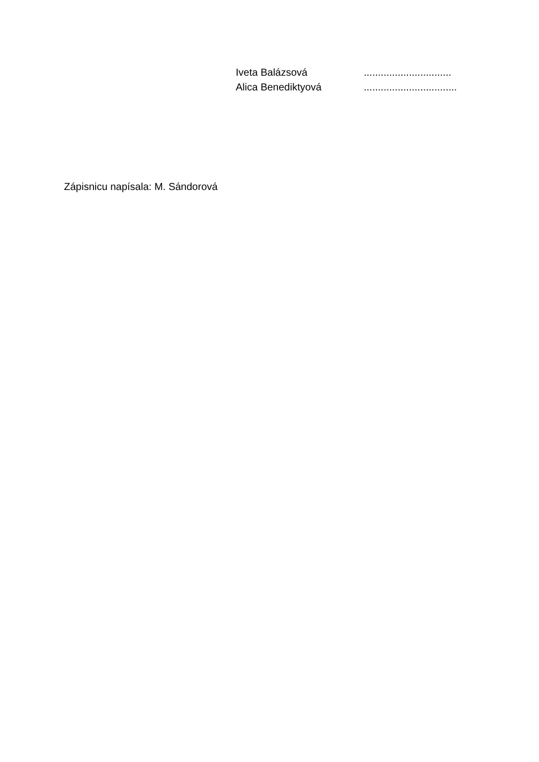Iveta Balázsová ...............................
Alica Benediktyová .................................
Zápisnicu napísala: M. Sándorová